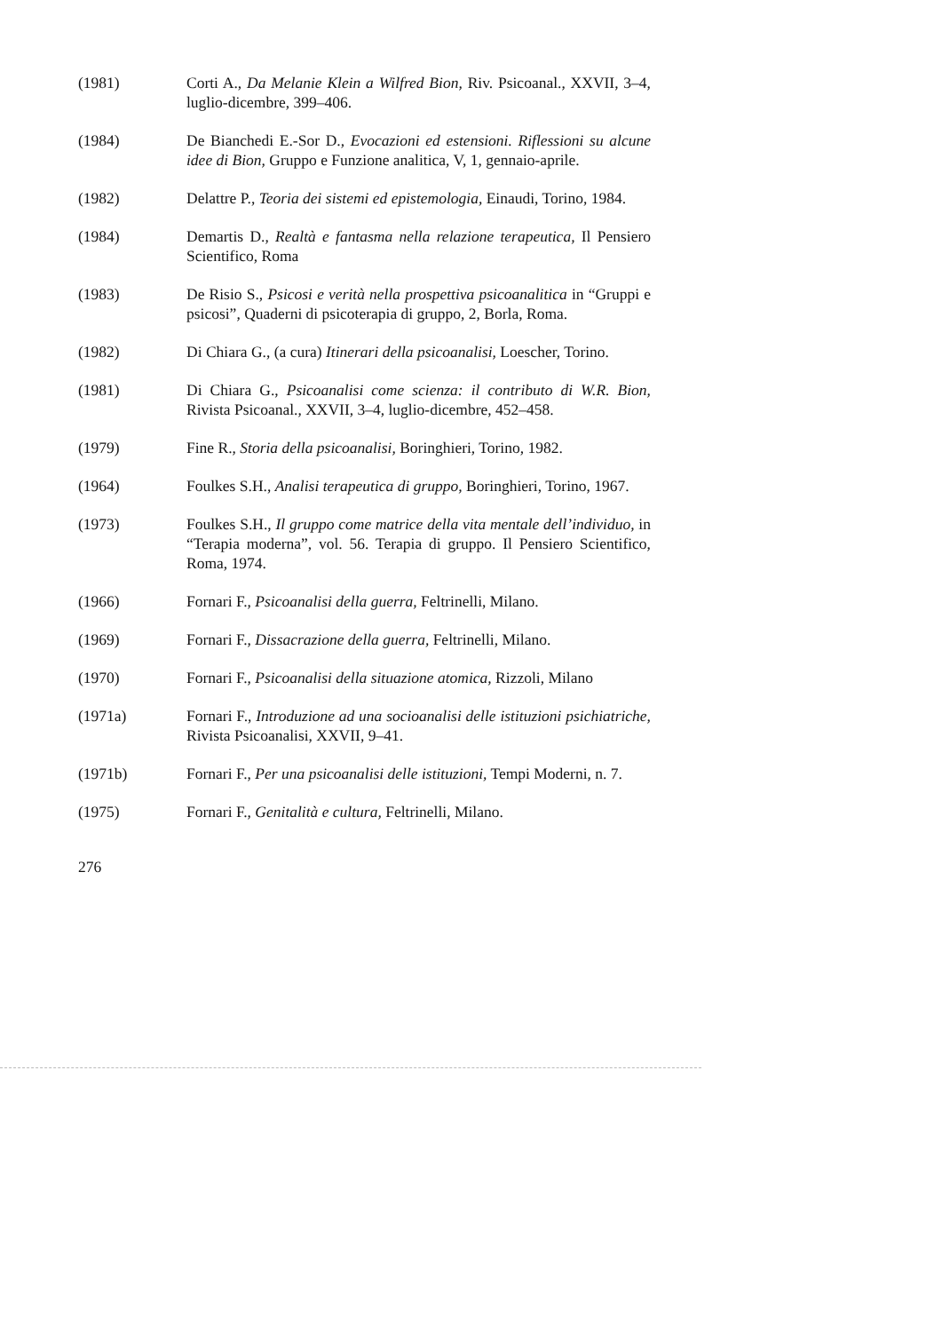(1981) Corti A., Da Melanie Klein a Wilfred Bion, Riv. Psicoanal., XXVII, 3–4, luglio-dicembre, 399–406.
(1984) De Bianchedi E.-Sor D., Evocazioni ed estensioni. Riflessioni su alcune idee di Bion, Gruppo e Funzione analitica, V, 1, gennaio-aprile.
(1982) Delattre P., Teoria dei sistemi ed epistemologia, Einaudi, Torino, 1984.
(1984) Demartis D., Realtà e fantasma nella relazione terapeutica, Il Pensiero Scientifico, Roma
(1983) De Risio S., Psicosi e verità nella prospettiva psicoanalitica in “Gruppi e psicosi”, Quaderni di psicoterapia di gruppo, 2, Borla, Roma.
(1982) Di Chiara G., (a cura) Itinerari della psicoanalisi, Loescher, Torino.
(1981) Di Chiara G., Psicoanalisi come scienza: il contributo di W.R. Bion, Rivista Psicoanal., XXVII, 3–4, luglio-dicembre, 452–458.
(1979) Fine R., Storia della psicoanalisi, Boringhieri, Torino, 1982.
(1964) Foulkes S.H., Analisi terapeutica di gruppo, Boringhieri, Torino, 1967.
(1973) Foulkes S.H., Il gruppo come matrice della vita mentale dell’individuo, in “Terapia moderna”, vol. 56. Terapia di gruppo. Il Pensiero Scientifico, Roma, 1974.
(1966) Fornari F., Psicoanalisi della guerra, Feltrinelli, Milano.
(1969) Fornari F., Dissacrazione della guerra, Feltrinelli, Milano.
(1970) Fornari F., Psicoanalisi della situazione atomica, Rizzoli, Milano
(1971a) Fornari F., Introduzione ad una socioanalisi delle istituzioni psichiatriche, Rivista Psicoanalisi, XXVII, 9–41.
(1971b) Fornari F., Per una psicoanalisi delle istituzioni, Tempi Moderni, n. 7.
(1975) Fornari F., Genitalità e cultura, Feltrinelli, Milano.
276